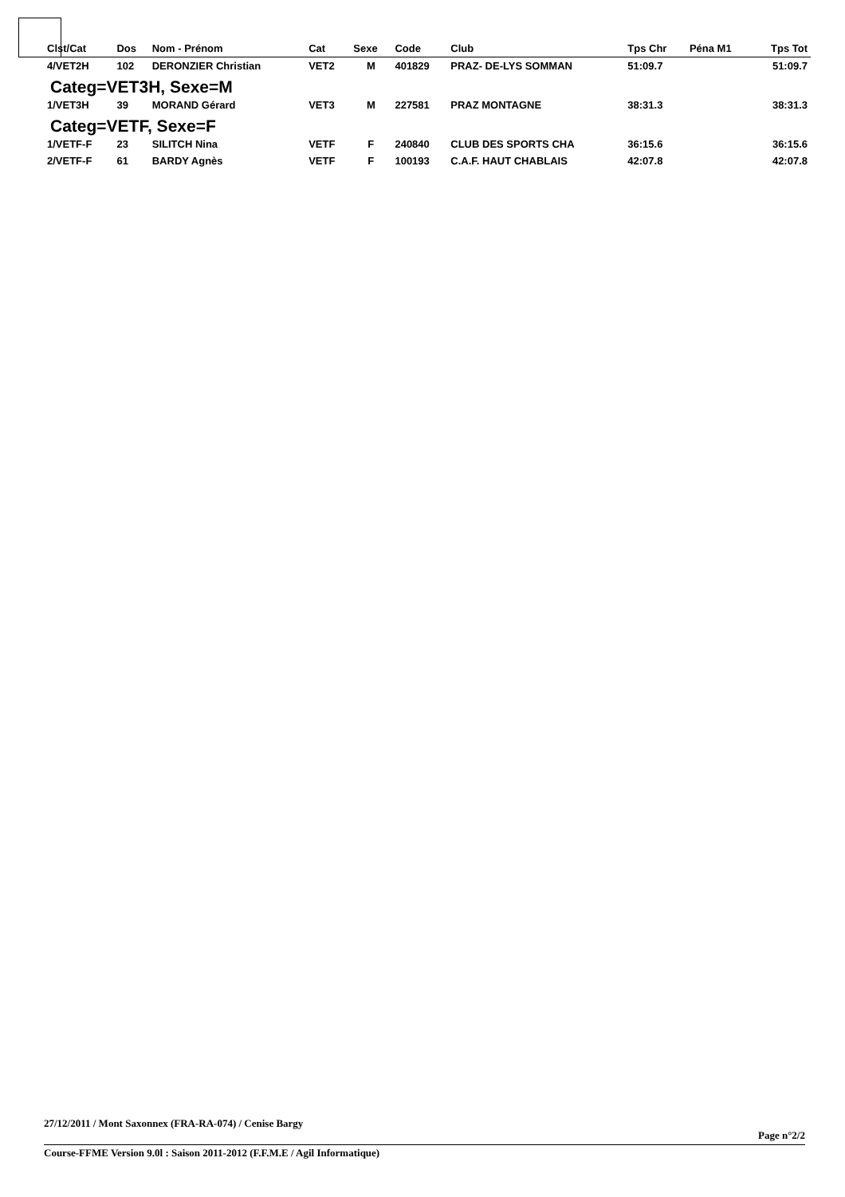| Clst/Cat | Dos | Nom - Prénom | Cat | Sexe | Code | Club | Tps Chr | Péna M1 | Tps Tot |
| --- | --- | --- | --- | --- | --- | --- | --- | --- | --- |
| 4/VET2H | 102 | DERONZIER Christian | VET2 | M | 401829 | PRAZ- DE-LYS SOMMAN | 51:09.7 | | 51:09.7 |
| Categ=VET3H, Sexe=M | | | | | | | | | |
| 1/VET3H | 39 | MORAND Gérard | VET3 | M | 227581 | PRAZ MONTAGNE | 38:31.3 | | 38:31.3 |
| Categ=VETF, Sexe=F | | | | | | | | | |
| 1/VETF-F | 23 | SILITCH Nina | VETF | F | 240840 | CLUB DES SPORTS CHA | 36:15.6 | | 36:15.6 |
| 2/VETF-F | 61 | BARDY Agnès | VETF | F | 100193 | C.A.F. HAUT CHABLAIS | 42:07.8 | | 42:07.8 |
27/12/2011 / Mont Saxonnex (FRA-RA-074) / Cenise Bargy
Page n°2/2
Course-FFME Version 9.0l : Saison 2011-2012 (F.F.M.E / Agil Informatique)